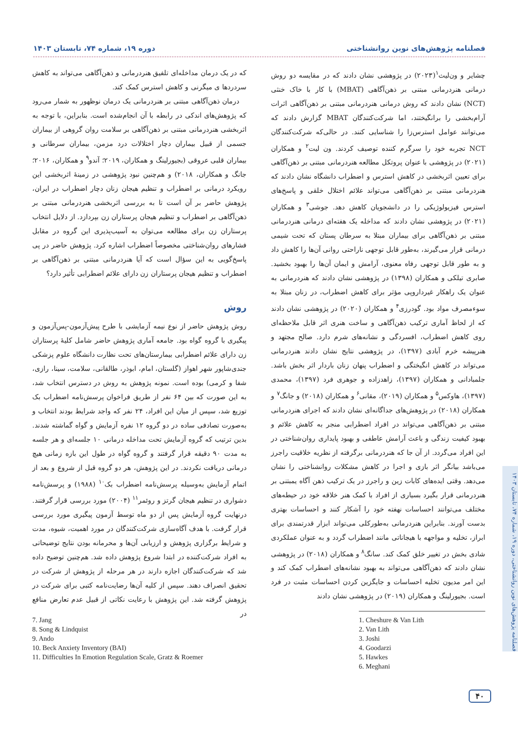فصلنامه پژوهش‌های نوین روانشناختی دوره ۱۹، شماره ۷۴، تابستان ۱۴۰۳
چشایر و ون‌لیث<sup>۱</sup>(۲۰۲۳) در پژوهشی نشان دادند که در مقایسه دو روش درمانی هنردرمانی مبتنی بر ذهن‌آگاهی (MBAT) با کار با خاک خنثی (NCT) نشان دادند که روش درمانی هنردرمانی مبتنی بر ذهن‌آگاهی اثرات آرام‌بخشی را برانگیختند، اما شرکت‌کنندگان MBAT گزارش دادند که می‌توانند عوامل استرس‌زا را شناسایی کنند. در حالی‌که شرکت‌کنندگان NCT تجربه خود را سرگرم کننده توصیف کردند. ون لیت<sup>۲</sup> و همکاران (۲۰۲۱) در پژوهشی با عنوان پروتکل مطالعه هنردرمانی مبتنی بر ذهن‌آگاهی برای تعیین اثربخشی در کاهش استرس و اضطراب دانشگاه نشان دادند که هنردرمانی مبتنی بر ذهن‌آگاهی می‌تواند علائم اختلال خلقی و پاسخ‌های استرس فیزیولوژیکی را در دانشجویان کاهش دهد. جوشی<sup>۳</sup> و همکاران (۲۰۲۱) در پژوهشی نشان دادند که مداخله یک هفته‌ای درمانی هنردرمانی مبتنی بر ذهن‌آگاهی برای بیماران مبتلا به سرطان پستان که تحت شیمی درمانی قرار می‌گیرند، به‌طور قابل توجهی ناراحتی روانی آن‌ها را کاهش داد و به طور قابل توجهی رفاه معنوی، آرامش و ایمان آن‌ها را بهبود بخشید. صابری تیلکی و همکاران (۱۳۹۸) در پژوهشی نشان دادند که هنردرمانی به عنوان یک راهکار غیرداروپی مؤثر برای کاهش اضطراب، در زنان مبتلا به سوءمصرف مواد بود. گودرزی<sup>۴</sup> و همکاران (۲۰۲۰) در پژوهشی نشان دادند که از لحاظ آماری ترکیب ذهن‌آگاهی و ساخت هنری اثر قابل ملاحظه‌ای روی کاهش اضطراب، افسردگی و نشانه‌های شرم دارد. صالح مجتهد و هنرپیشه خرم آبادی (۱۳۹۷)، در پژوهشی نتایج نشان دادند هنردرمانی می‌تواند در کاهش انگیختگی و اضطراب پنهان زنان باردار اثر بخش باشد. جلمبادانی و همکاران (۱۳۹۷)، زاهدزاده و جوهری فرد (۱۳۹۷)، محمدی (۱۳۹۷)، هاوکس<sup>۵</sup> و همکاران (۲۰۱۹)، مقانی<sup>۶</sup> و همکاران (۲۰۱۸) و جانگ<sup>۷</sup> و همکاران (۲۰۱۸) در پژوهش‌های جداگانه‌ای نشان دادند که اجرای هنردرمانی مبتنی بر ذهن‌آگاهی می‌تواند در افراد اضطرابی منجر به کاهش علائم و بهبود کیفیت زندگی و باعث آرامش عاطفی و بهبود پایداری روان‌شناختی در این افراد می‌گردد. از آن جا که هنردرمانی برگرفته از نظریه خلاقیت راجرز می‌باشد بیانگر اثر بازی و اجرا در کاهش مشکلات روانشناختی را نشان می‌دهد. وقتی ایده‌های کابات زین و راجرز در یک ترکیب ذهن آگاه یمبتنی بر هنردرمانی قرار بگیرد بسیاری از افراد با کمک هنر خلاقه خود در حیطه‌های مختلف می‌توانند احساسات نهفته خود را آشکار کنند و احساسات بهتری بدست آورند. بنابراین هنردرمانی به‌طورکلی می‌تواند ابزار قدرتمندی برای ابراز، تخلیه و مواجهه با هیجاناتی مانند اضطراب گردد و به عنوان عملکردی شادی بخش در تغییر خلق کمک کند. سانگ<sup>۸</sup> و همکاران (۲۰۱۸) در پژوهشی نشان دادند که ذهن‌آگاهی می‌تواند به بهبود نشانه‌های اضطراب کمک کند و این امر مدیون تخلیه احساسات و جایگزین کردن احساسات مثبت در فرد است. بجیورلینگ و همکاران (۲۰۱۹) در پژوهشی نشان دادند
که در یک درمان مداخله‌ای تلفیق هنردرمانی و ذهن‌آگاهی می‌تواند به کاهش سردردها ی میگرنی و کاهش استرس کمک کند.
درمان ذهن‌آگاهی مبتنی بر هنردرمانی یک درمان نوظهور به شمار می‌رود که پژوهش‌های اندکی در رابطه با آن انجام‌شده است. بنابراین، با توجه به اثربخشی هنردرمانی مبتنی بر ذهن‌آگاهی بر سلامت روان گروهی از بیماران جسمی از قبیل بیماران دچار اختلالات درد مزمن، بیماران سرطانی و بیماران قلبی عروقی (بجیورلینگ و همکاران، ۲۰۱۹؛ آندو<sup>۹</sup> و همکاران، ۲۰۱۶؛ جانگ و همکاران، ۲۰۱۸) و هم‌چنین نبود پژوهشی در زمینهٔ اثربخشی این رویکرد درمانی بر اضطراب و تنظیم هیجان زنان دچار اضطراب در ایران، پژوهش حاضر بر آن است تا به بررسی اثربخشی هنردرمانی مبتنی بر ذهن‌آگاهی بر اضطراب و تنظیم هیجان پرستاران زن بپردازد. از دلایل انتخاب پرستاران زن برای مطالعه می‌توان به آسیب‌پذیری این گروه در مقابل فشارهای روان‌شناختی مخصوصاً اضطراب اشاره کرد. پژوهش حاضر در پی پاسخ‌گویی به این سؤال است که آیا هنردرمانی مبتنی بر ذهن‌آگاهی بر اضطراب و تنظیم هیجان پرستاران زن دارای علائم اضطرابی تأثیر دارد؟
روش
روش پژوهش حاضر از نوع نیمه آزمایشی با طرح پیش‌آزمون-پس‌آزمون و پیگیری با گروه گواه بود. جامعه آماری پژوهش حاضر شامل کلیهٔ پرستاران زن دارای علائم اضطرابی بیمارستان‌های تحت نظارت دانشگاه علوم پزشکی جندی‌شاپور شهر اهواز (گلستان، امام، ابوذر، طالقانی، سلامت، سینا، رازی، شفا و کرمی) بوده است. نمونه پژوهش به روش در دسترس انتخاب شد، به این صورت که بین ۶۴ نفر از طریق فراخوان پرسش‌نامه اضطراب بک توزیع شد، سپس از میان این افراد، ۲۴ نفر که واجد شرایط بودند انتخاب و به‌صورت تصادفی ساده در دو گروه ۱۲ نفره آزمایش و گواه گماشته شدند. بدین ترتیب که گروه آزمایش تحت مداخله درمانی ۱۰ جلسه‌ای و هر جلسه به مدت ۹۰ دقیقه قرار گرفتند و گروه گواه در طول این بازه زمانی هیچ درمانی دریافت نکردند. در این پژوهش، هر دو گروه قبل از شروع و بعد از اتمام آزمایش به‌وسیله پرسش‌نامه اضطراب بک<sup>۱۰</sup> (۱۹۸۸) و پرسش‌نامه دشواری در تنظیم هیجان گرتز و روئمر<sup>۱۱</sup> (۲۰۰۴) مورد بررسی قرار گرفتند. درنهایت گروه آزمایش پس از دو ماه توسط آزمون پیگیری مورد بررسی قرار گرفت. با هدف آگاه‌سازی شرکت‌کنندگان در مورد اهمیت، شیوه، مدت و شرایط برگزاری پژوهش و ارزیابی آن‌ها و محرمانه بودن نتایج توضیحاتی به افراد شرکت‌کننده در ابتدا شروع پژوهش داده شد. هم‌چنین توضیح داده شد که شرکت‌کنندگان اجازه دارند در هر مرحله از پژوهش از شرکت در تحقیق انصراف دهند. سپس از کلیه آن‌ها رضایت‌نامه کتبی برای شرکت در پژوهش گرفته شد. این پژوهش با رعایت نکاتی از قبیل عدم تعارض منافع در
1. Cheshure & Van Lith
2. Van Lith
3. Joshi
4. Goodarzi
5. Hawkes
6. Meghani
7. Jang
8. Song & Lindquist
9. Ando
10. Beck Anxiety Inventory (BAI)
11. Difficulties In Emotion Regulation Scale, Gratz & Roemer
فصلنامه پژوهش‌های نوین روانشناختی، دوره ۱۹، شماره ۷۴، تابستان ۱۴۰۳
۴۰